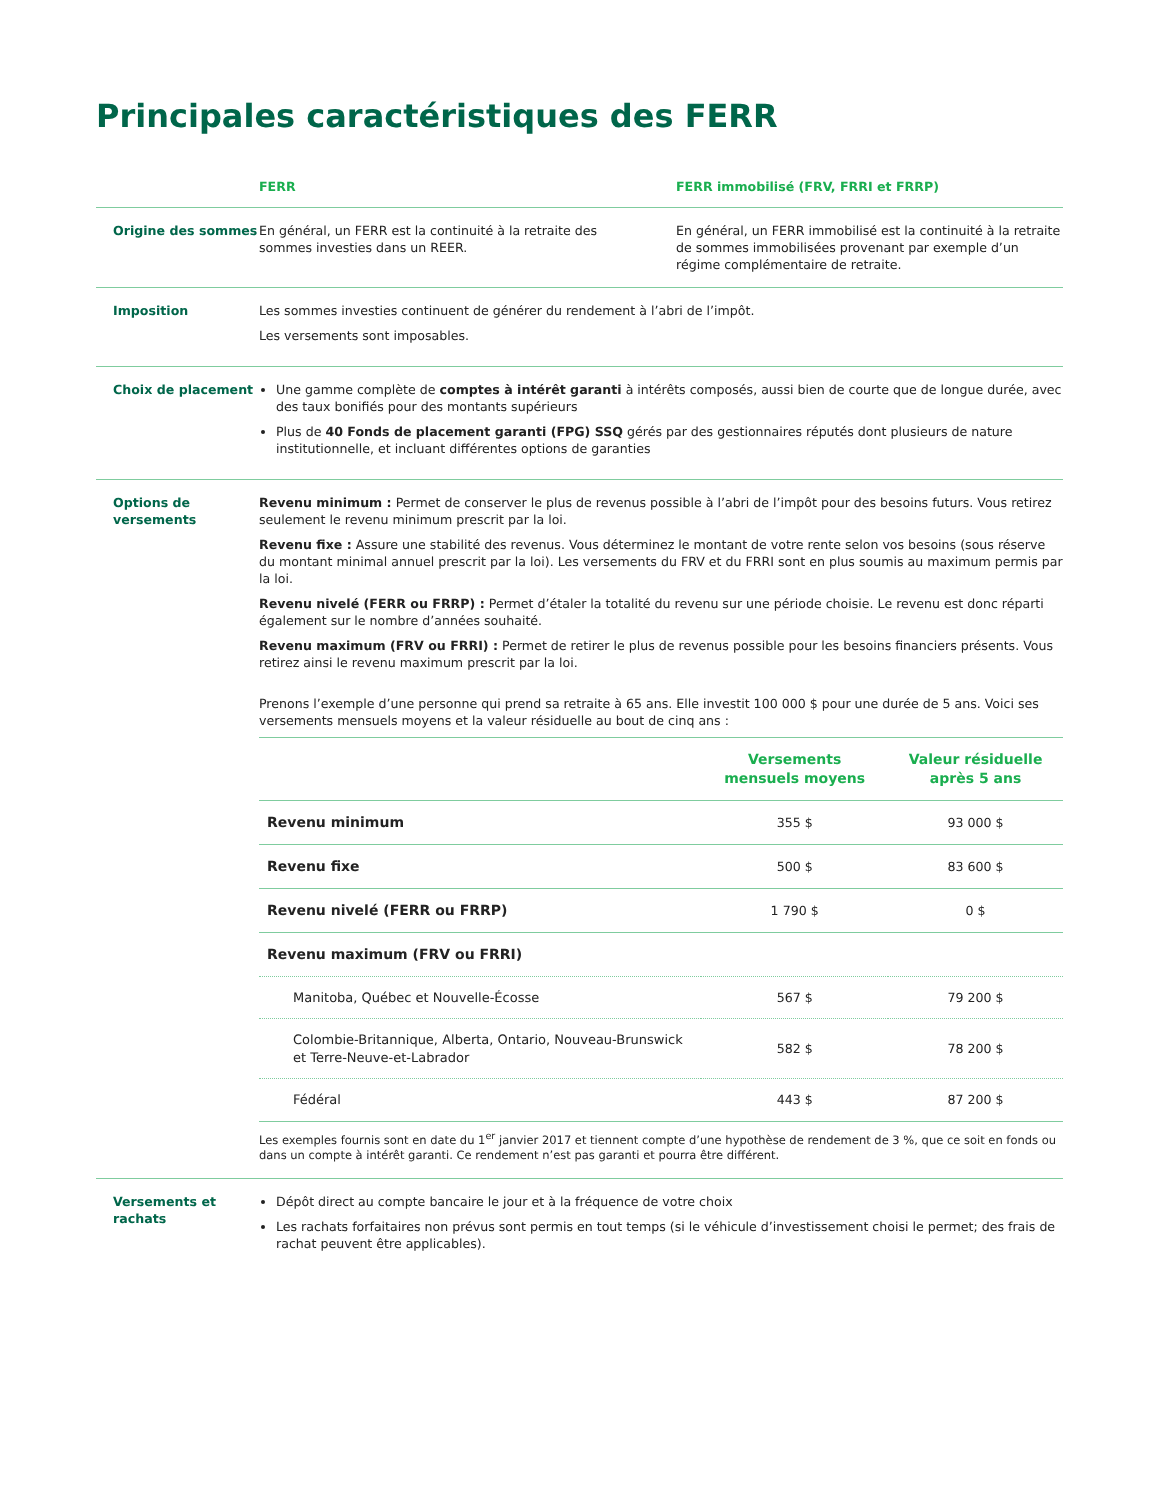Principales caractéristiques des FERR
FERR FERR immobilisé (FRV, FRRI et FRRP)
Origine des sommes En général, un FERR est la continuité à la retraite des sommes investies dans un REER.
En général, un FERR immobilisé est la continuité à la retraite de sommes immobilisées provenant par exemple d’un régime complémentaire de retraite.
Imposition Les sommes investies continuent de générer du rendement à l’abri de l’impôt.
Les versements sont imposables.
Choix de placement Une gamme complète de comptes à intérêt garanti à intérêts composés, aussi bien de courte que de longue durée, avec des taux bonifiés pour des montants supérieurs
Plus de 40 Fonds de placement garanti (FPG) SSQ gérés par des gestionnaires réputés dont plusieurs de nature institutionnelle, et incluant différentes options de garanties
Options de versements
Revenu minimum : Permet de conserver le plus de revenus possible à l’abri de l’impôt pour des besoins futurs. Vous retirez seulement le revenu minimum prescrit par la loi.
Revenu fixe : Assure une stabilité des revenus. Vous déterminez le montant de votre rente selon vos besoins (sous réserve du montant minimal annuel prescrit par la loi). Les versements du FRV et du FRRI sont en plus soumis au maximum permis par la loi.
Revenu nivelé (FERR ou FRRP) : Permet d’étaler la totalité du revenu sur une période choisie. Le revenu est donc réparti également sur le nombre d’années souhaité.
Revenu maximum (FRV ou FRRI) : Permet de retirer le plus de revenus possible pour les besoins financiers présents. Vous retirez ainsi le revenu maximum prescrit par la loi.
Prenons l’exemple d’une personne qui prend sa retraite à 65 ans. Elle investit 100 000 $ pour une durée de 5 ans. Voici ses versements mensuels moyens et la valeur résiduelle au bout de cinq ans :
| | Versements mensuels moyens | Valeur résiduelle après 5 ans |
| --- | --- | --- |
| Revenu minimum | 355 $ | 93 000 $ |
| Revenu fixe | 500 $ | 83 600 $ |
| Revenu nivelé (FERR ou FRRP) | 1 790 $ | 0 $ |
| Revenu maximum (FRV ou FRRI) | | |
| Manitoba, Québec et Nouvelle-Écosse | 567 $ | 79 200 $ |
| Colombie-Britannique, Alberta, Ontario, Nouveau-Brunswick et Terre-Neuve-et-Labrador | 582 $ | 78 200 $ |
| Fédéral | 443 $ | 87 200 $ |
Les exemples fournis sont en date du 1<sup>er</sup> janvier 2017 et tiennent compte d’une hypothèse de rendement de 3 %, que ce soit en fonds ou dans un compte à intérêt garanti. Ce rendement n’est pas garanti et pourra être différent.
Versements et rachats
Dépôt direct au compte bancaire le jour et à la fréquence de votre choix
Les rachats forfaitaires non prévus sont permis en tout temps (si le véhicule d’investissement choisi le permet; des frais de rachat peuvent être applicables).